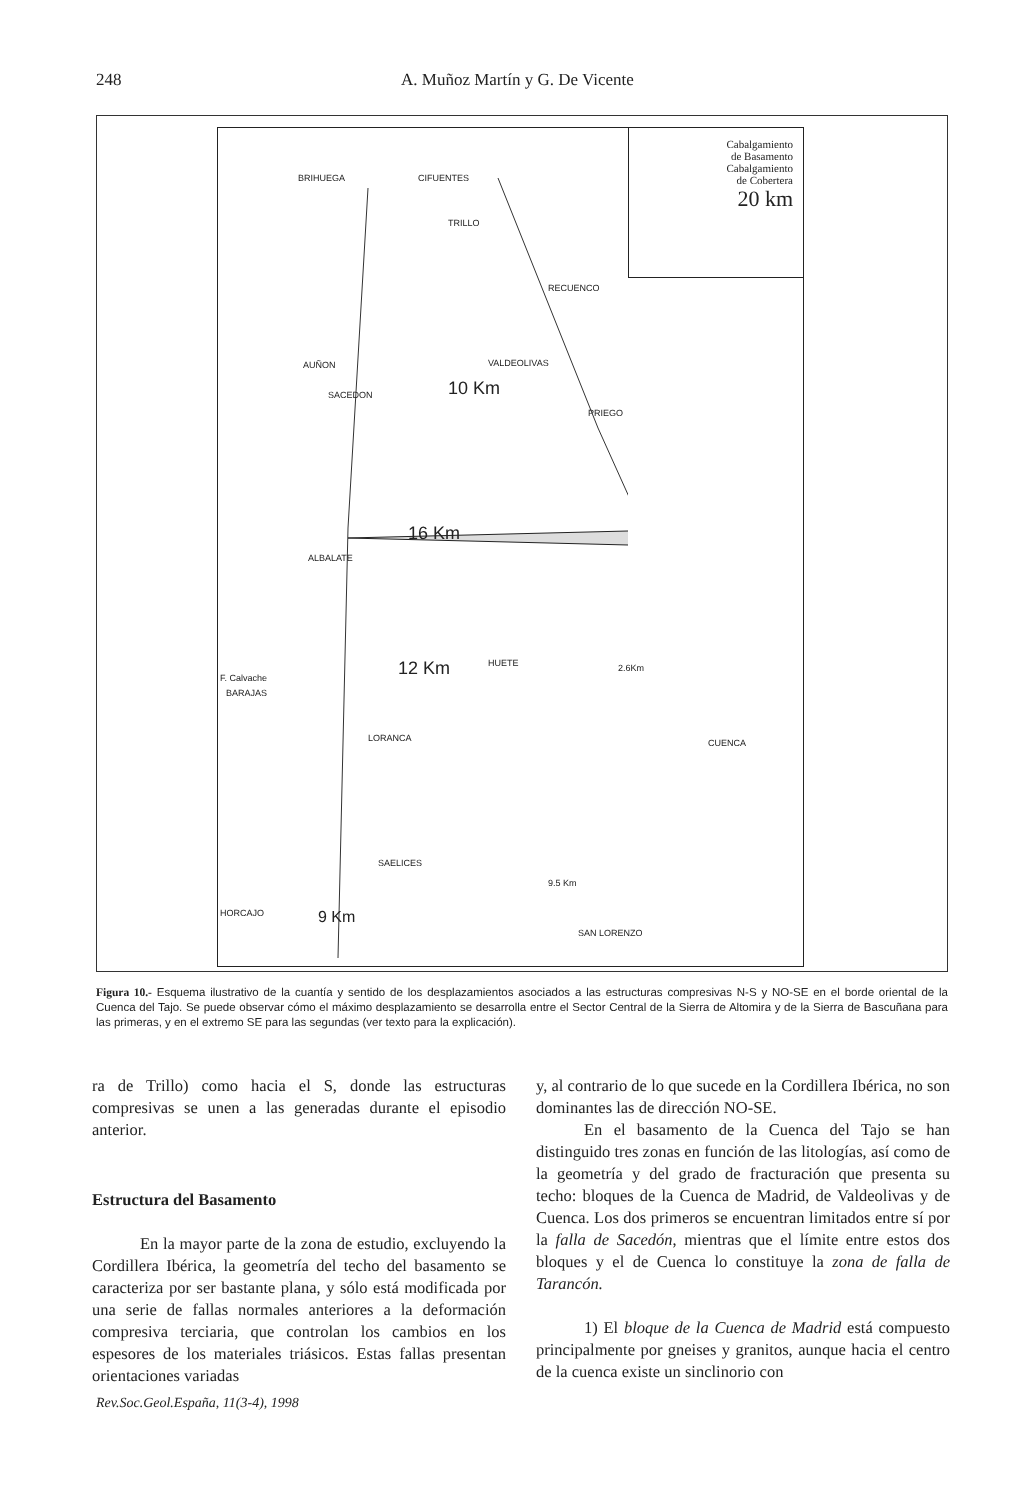248 A. Muñoz Martín y G. De Vicente
Cabalgamiento
de Basamento
Cabalgamiento
de Cobertera
20 km
BRIHUEGA CIFUENTES
TRILLO
RECUENCO
VALDEOLIVAS AUÑON
SACEDON
PRIEGO
10 Km
16 Km
ALBALATE
12 Km HUETE
F. Calvache
BARAJAS
2.6Km
LORANCA CUENCA
SAELICES
9.5 Km
HORCAJO 9 Km
SAN LORENZO
Figura 10.- Esquema ilustrativo de la cuantía y sentido de los desplazamientos asociados a las estructuras compresivas N-S y NO-SE en el borde oriental de la Cuenca del Tajo. Se puede observar cómo el máximo desplazamiento se desarrolla entre el Sector Central de la Sierra de Altomira y de la Sierra de Bascuñana para las primeras, y en el extremo SE para las segundas (ver texto para la explicación).
ra de Trillo) como hacia el S, donde las estructuras compresivas se unen a las generadas durante el episodio anterior.
Estructura del Basamento
En la mayor parte de la zona de estudio, excluyendo la Cordillera Ibérica, la geometría del techo del basamento se caracteriza por ser bastante plana, y sólo está modificada por una serie de fallas normales anteriores a la deformación compresiva terciaria, que controlan los cambios en los espesores de los materiales triásicos. Estas fallas presentan orientaciones variadas
y, al contrario de lo que sucede en la Cordillera Ibérica, no son dominantes las de dirección NO-SE.
En el basamento de la Cuenca del Tajo se han distinguido tres zonas en función de las litologías, así como de la geometría y del grado de fracturación que presenta su techo: bloques de la Cuenca de Madrid, de Valdeolivas y de Cuenca. Los dos primeros se encuentran limitados entre sí por la falla de Sacedón, mientras que el límite entre estos dos bloques y el de Cuenca lo constituye la zona de falla de Tarancón.
1) El bloque de la Cuenca de Madrid está compuesto principalmente por gneises y granitos, aunque hacia el centro de la cuenca existe un sinclinorio con
Rev.Soc.Geol.España, 11(3-4), 1998